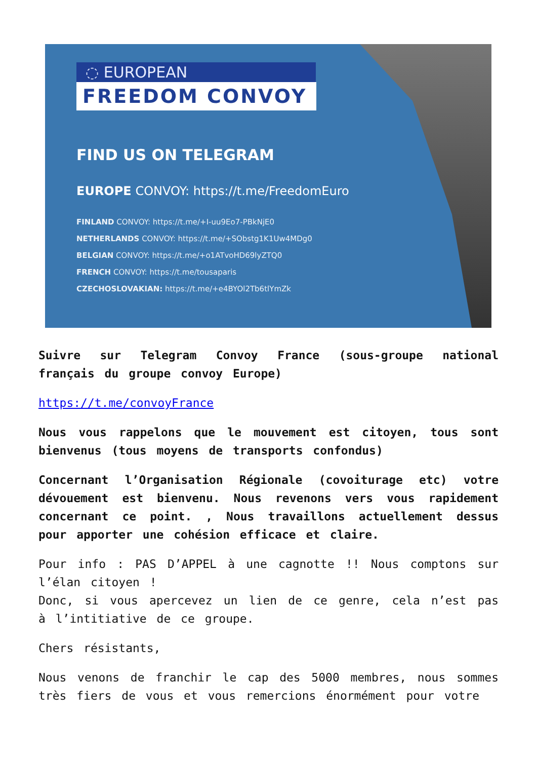◌ EUROPEAN
FREEDOM CONVOY
FIND US ON TELEGRAM
EUROPE CONVOY: https://t.me/FreedomEuro
FINLAND CONVOY: https://t.me/+I-uu9Eo7-PBkNjE0
NETHERLANDS CONVOY: https://t.me/+SObstg1K1Uw4MDg0
BELGIAN CONVOY: https://t.me/+o1ATvoHD69lyZTQ0
FRENCH CONVOY: https://t.me/tousaparis
CZECHOSLOVAKIAN: https://t.me/+e4BYOl2Tb6tlYmZk
Suivre sur Telegram Convoy France (sous-groupe national français du groupe convoy Europe)
https://t.me/convoyFrance
Nous vous rappelons que le mouvement est citoyen, tous sont bienvenus (tous moyens de transports confondus)
Concernant l’Organisation Régionale (covoiturage etc) votre dévouement est bienvenu. Nous revenons vers vous rapidement concernant ce point. , Nous travaillons actuellement dessus pour apporter une cohésion efficace et claire.
Pour info : PAS D’APPEL à une cagnotte !! Nous comptons sur l’élan citoyen !
Donc, si vous apercevez un lien de ce genre, cela n’est pas à l’intitiative de ce groupe.
Chers résistants,
Nous venons de franchir le cap des 5000 membres, nous sommes très fiers de vous et vous remercions énormément pour votre